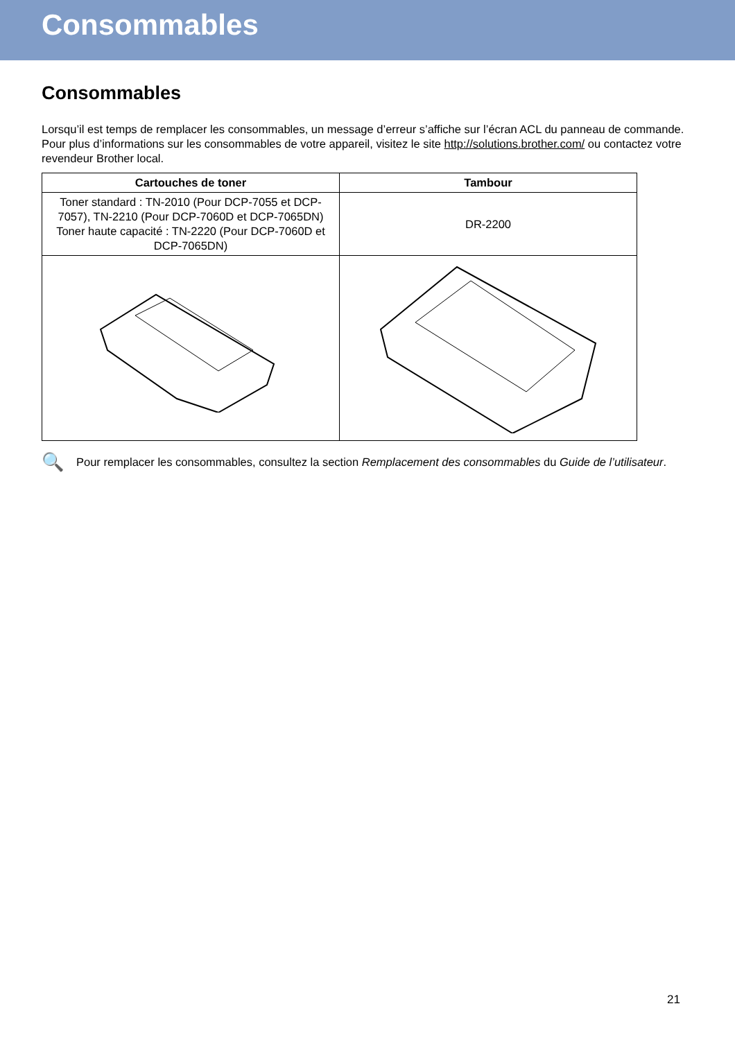Consommables
Consommables
Lorsqu’il est temps de remplacer les consommables, un message d’erreur s’affiche sur l’écran ACL du panneau de commande. Pour plus d’informations sur les consommables de votre appareil, visitez le site http://solutions.brother.com/ ou contactez votre revendeur Brother local.
| Cartouches de toner | Tambour |
| --- | --- |
| Toner standard : TN-2010 (Pour DCP-7055 et DCP-7057), TN-2210 (Pour DCP-7060D et DCP-7065DN) Toner haute capacité : TN-2220 (Pour DCP-7060D et DCP-7065DN) | DR-2200 |
🔍
Pour remplacer les consommables, consultez la section Remplacement des consommables du Guide de l’utilisateur.
21